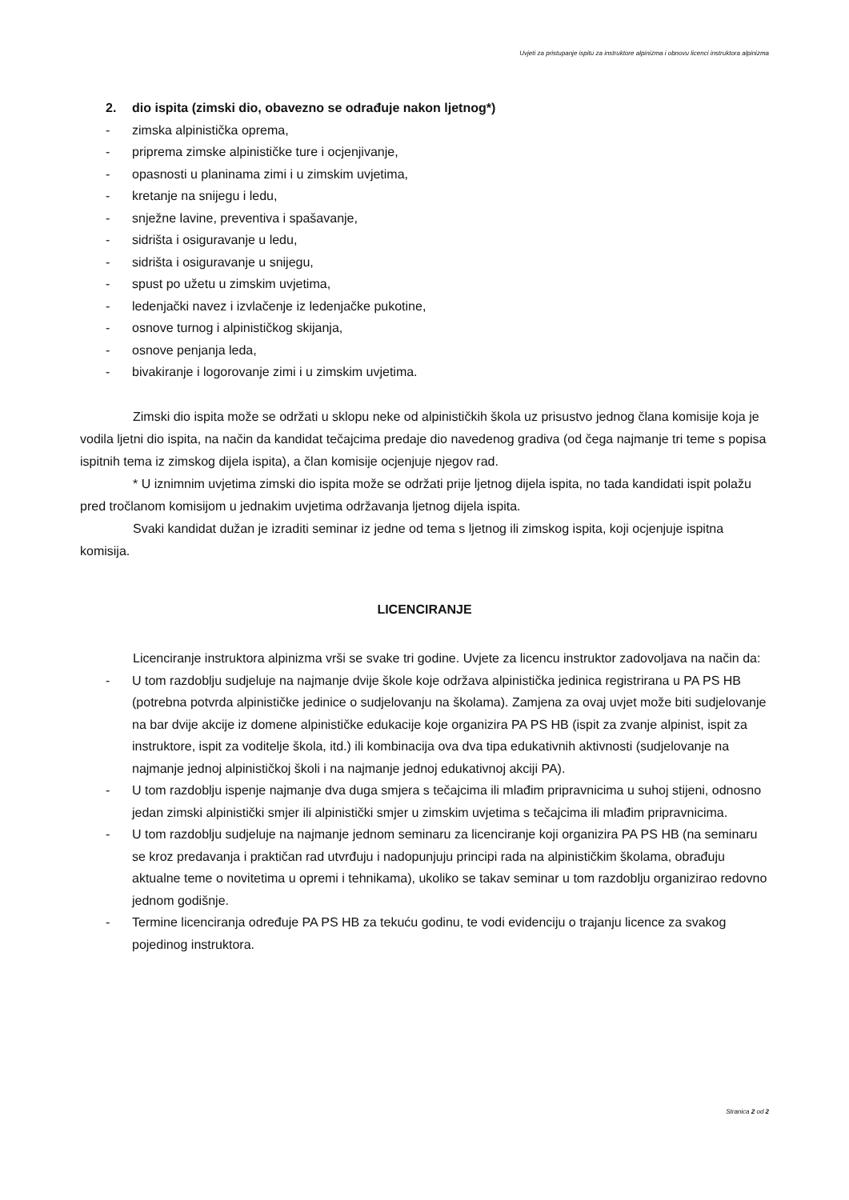Uvjeti za pristupanje ispitu za instruktore alpinizma i obnovu licenci instruktora alpinizma
2. dio ispita (zimski dio, obavezno se odrađuje nakon ljetnog*)
- zimska alpinistička oprema,
- priprema zimske alpinističke ture i ocjenjivanje,
- opasnosti u planinama zimi i u zimskim uvjetima,
- kretanje na snijegu i ledu,
- snježne lavine, preventiva i spašavanje,
- sidrišta i osiguravanje u ledu,
- sidrišta i osiguravanje u snijegu,
- spust po užetu u zimskim uvjetima,
- ledenjački navez i izvlačenje iz ledenjačke pukotine,
- osnove turnog i alpinističkog skijanja,
- osnove penjanja leda,
- bivakiranje i logorovanje zimi i u zimskim uvjetima.
Zimski dio ispita može se održati u sklopu neke od alpinističkih škola uz prisustvo jednog člana komisije koja je vodila ljetni dio ispita, na način da kandidat tečajcima predaje dio navedenog gradiva (od čega najmanje tri teme s popisa ispitnih tema iz zimskog dijela ispita), a član komisije ocjenjuje njegov rad.
* U iznimnim uvjetima zimski dio ispita može se održati prije ljetnog dijela ispita, no tada kandidati ispit polažu pred tročlanom komisijom u jednakim uvjetima održavanja ljetnog dijela ispita.
Svaki kandidat dužan je izraditi seminar iz jedne od tema s ljetnog ili zimskog ispita, koji ocjenjuje ispitna komisija.
LICENCIRANJE
Licenciranje instruktora alpinizma vrši se svake tri godine. Uvjete za licencu instruktor zadovoljava na način da:
- U tom razdoblju sudjeluje na najmanje dvije škole koje održava alpinistička jedinica registrirana u PA PS HB (potrebna potvrda alpinističke jedinice o sudjelovanju na školama). Zamjena za ovaj uvjet može biti sudjelovanje na bar dvije akcije iz domene alpinističke edukacije koje organizira PA PS HB (ispit za zvanje alpinist, ispit za instruktore, ispit za voditelje škola, itd.) ili kombinacija ova dva tipa edukativnih aktivnosti (sudjelovanje na najmanje jednoj alpinističkoj školi i na najmanje jednoj edukativnoj akciji PA).
- U tom razdoblju ispenje najmanje dva duga smjera s tečajcima ili mlađim pripravnicima u suhoj stijeni, odnosno jedan zimski alpinistički smjer ili alpinistički smjer u zimskim uvjetima s tečajcima ili mlađim pripravnicima.
- U tom razdoblju sudjeluje na najmanje jednom seminaru za licenciranje koji organizira PA PS HB (na seminaru se kroz predavanja i praktičan rad utvrđuju i nadopunjuju principi rada na alpinističkim školama, obrađuju aktualne teme o novitetima u opremi i tehnikama), ukoliko se takav seminar u tom razdoblju organizirao redovno jednom godišnje.
- Termine licenciranja određuje PA PS HB za tekuću godinu, te vodi evidenciju o trajanju licence za svakog pojedinog instruktora.
Stranica 2 od 2